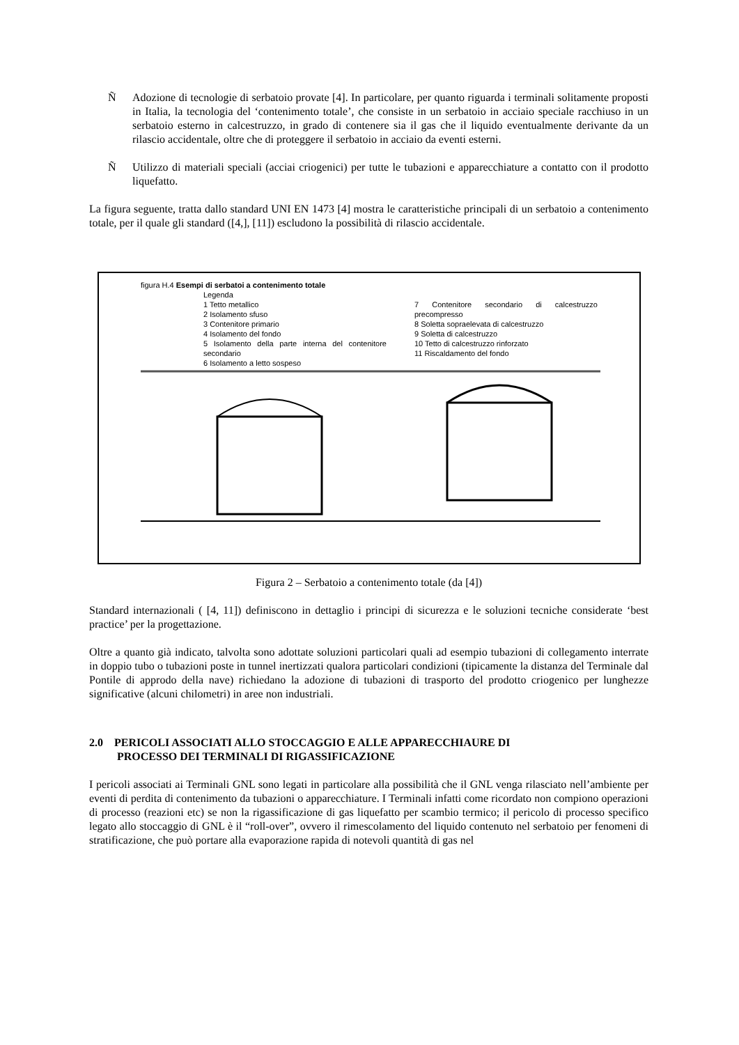Ñ Adozione di tecnologie di serbatoio provate [4]. In particolare, per quanto riguarda i terminali solitamente proposti in Italia, la tecnologia del ‘contenimento totale’, che consiste in un serbatoio in acciaio speciale racchiuso in un serbatoio esterno in calcestruzzo, in grado di contenere sia il gas che il liquido eventualmente derivante da un rilascio accidentale, oltre che di proteggere il serbatoio in acciaio da eventi esterni.
Ñ Utilizzo di materiali speciali (acciai criogenici) per tutte le tubazioni e apparecchiature a contatto con il prodotto liquefatto.
La figura seguente, tratta dallo standard UNI EN 1473 [4] mostra le caratteristiche principali di un serbatoio a contenimento totale, per il quale gli standard ([4,], [11]) escludono la possibilità di rilascio accidentale.
figura H.4 Esempi di serbatoi a contenimento totale
Legenda
1 Tetto metallico
2 Isolamento sfuso
3 Contenitore primario
4 Isolamento del fondo
5 Isolamento della parte interna del contenitore secondario
6 Isolamento a letto sospeso
7 Contenitore secondario di calcestruzzo precompresso
8 Soletta sopraelevata di calcestruzzo
9 Soletta di calcestruzzo
10 Tetto di calcestruzzo rinforzato
11 Riscaldamento del fondo
Figura 2 – Serbatoio a contenimento totale (da [4])
Standard internazionali ( [4, 11]) definiscono in dettaglio i principi di sicurezza e le soluzioni tecniche considerate ‘best practice’ per la progettazione.
Oltre a quanto già indicato, talvolta sono adottate soluzioni particolari quali ad esempio tubazioni di collegamento interrate in doppio tubo o tubazioni poste in tunnel inertizzati qualora particolari condizioni (tipicamente la distanza del Terminale dal Pontile di approdo della nave) richiedano la adozione di tubazioni di trasporto del prodotto criogenico per lunghezze significative (alcuni chilometri) in aree non industriali.
2.0 PERICOLI ASSOCIATI ALLO STOCCAGGIO E ALLE APPARECCHIAURE DI
PROCESSO DEI TERMINALI DI RIGASSIFICAZIONE
I pericoli associati ai Terminali GNL sono legati in particolare alla possibilità che il GNL venga rilasciato nell’ambiente per eventi di perdita di contenimento da tubazioni o apparecchiature. I Terminali infatti come ricordato non compiono operazioni di processo (reazioni etc) se non la rigassificazione di gas liquefatto per scambio termico; il pericolo di processo specifico legato allo stoccaggio di GNL è il “roll-over”, ovvero il rimescolamento del liquido contenuto nel serbatoio per fenomeni di stratificazione, che può portare alla evaporazione rapida di notevoli quantità di gas nel